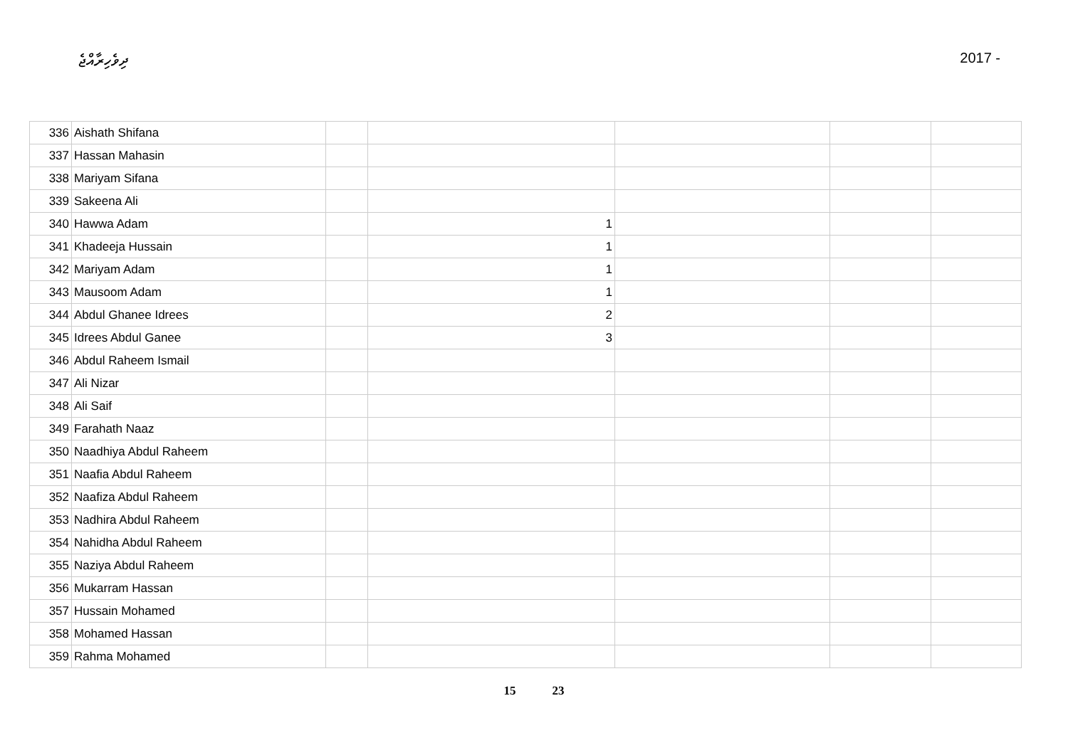ދިވެހިރާއްޖެ 2017 -
| 336 | Aishath Shifana | | | | | |
| 337 | Hassan Mahasin | | | | | |
| 338 | Mariyam Sifana | | | | | |
| 339 | Sakeena Ali | | | | | |
| 340 | Hawwa Adam | | 1 | | | |
| 341 | Khadeeja Hussain | | 1 | | | |
| 342 | Mariyam Adam | | 1 | | | |
| 343 | Mausoom Adam | | 1 | | | |
| 344 | Abdul Ghanee Idrees | | 2 | | | |
| 345 | Idrees Abdul Ganee | | 3 | | | |
| 346 | Abdul Raheem Ismail | | | | | |
| 347 | Ali Nizar | | | | | |
| 348 | Ali Saif | | | | | |
| 349 | Farahath Naaz | | | | | |
| 350 | Naadhiya Abdul Raheem | | | | | |
| 351 | Naafia Abdul Raheem | | | | | |
| 352 | Naafiza Abdul Raheem | | | | | |
| 353 | Nadhira Abdul Raheem | | | | | |
| 354 | Nahidha Abdul Raheem | | | | | |
| 355 | Naziya Abdul Raheem | | | | | |
| 356 | Mukarram Hassan | | | | | |
| 357 | Hussain Mohamed | | | | | |
| 358 | Mohamed Hassan | | | | | |
| 359 | Rahma Mohamed | | | | | |
15 23